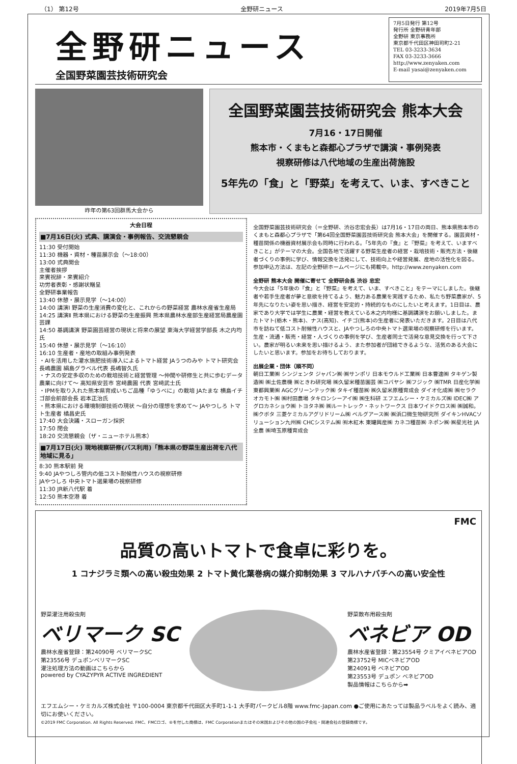（1） 第12号 全野研ニュース 2019年7月5日
全野研ニュース
全国野菜園芸技術研究会
7月5日発行 第12号
発行所 全野研青年部
全野研 東京事務所
東京都千代田区神田司町2-21
TEL 03-3233-3634
FAX 03-3233-3666
http://www.zenyaken.com
E-mail yasai@zenyaken.com
昨年の第63回群馬大会から
全国野菜園芸技術研究会 熊本大会
7月16・17日開催
熊本市・くまもと森都心プラザで講演・事例発表
視察研修は八代地域の生産出荷施設
5年先の「食」と「野菜」を考えて、いま、すべきこと
大会日程
■7月16日(火) 式典、講演会・事例報告、交流懇親会
11:30 受付開始
11:30 機器・資材・種苗展示会（〜18:00）
13:00 式典開会
主催者挨拶
来賓祝辞・来賓紹介
功労者表彰・感謝状贈呈
全野研事業報告
13:40 休憩・展示見学（〜14:00）
14:00 講演Ⅰ 野菜の生産消費の変化と、これからの野菜経営 農林水産省生産局
14:25 講演Ⅱ 熊本県における野菜の生産振興 熊本県農林水産部生産経営局農産園芸課
14:50 基調講演 野菜園芸経営の現状と将来の展望 東海大学経営学部長 木之内均氏
15:40 休憩・展示見学（〜16:10）
16:10 生産者・産地の取組み事例発表
・AIを活用した灌水施肥技術導入によるトマト経営 JAうつのみや トマト研究会 長嶋農園 絹島グラベル代表 長嶋智久氏
・ナスの安定多収のための栽培技術と経営管理 〜仲間や研修生と共に歩むデータ農業に向けて〜 高知県安芸市 宮﨑農園 代表 宮﨑武士氏
・IPMを取り入れた熊本県育成いちご品種「ゆうべに」の栽培 JAたまな 横島イチゴ部会前部会長 岩本正治氏
・熊本県における環境制御技術の現状 〜自分の理想を求めて〜 JAやつしろ トマト生産者 橘昌史氏
17:40 大会決議・スローガン採択
17:50 閉会
18:20 交流懇親会（ザ・ニューホテル熊本）
■7月17日(火) 現地視察研修(バス利用)「熊本県の野菜生産出荷を八代地域に見る」
8:30 熊本駅前 発
9:40 JAやつしろ管内の低コスト耐候性ハウスの視察研修
JAやつしろ 中央トマト選果場の視察研修
11:30 JR新八代駅 着
12:50 熊本空港 着
全国野菜園芸技術研究会（＝全野研、渋谷忠宏会長）は7月16・17日の両日、熊本県熊本市のくまもと森都心プラザで「第64回全国野菜園芸技術研究会 熊本大会」を開催する。園芸資材・種苗関係の機器資材展示会も同時に行われる。「5年先の『食』と『野菜』を考えて、いますべきこと」がテーマの大会。全国各地で活躍する野菜生産者の経営・栽培技術・販売方法・後継者づくりの事例に学び、情報交換を活発にして、技術向上や経営発展、産地の活性化を図る。参加申込方法は、左記の全野研ホームページにも掲載中。http://www.zenyaken.com
全野研 熊本大会 開催に寄せて 全野研会長 渋谷 忠宏
今大会は「5年後の『食』と『野菜』を考えて、いま、すべきこと」をテーマにしました。後継者や若手生産者が夢と意欲を持てるよう、魅力ある農業を実践するため、私たち野菜農家が、5年先になりたい姿を思い描き、経営を安定的・持続的なものにしたいと考えます。1日目は、農家であり大学では学生に農業・経営を教えている木之内均様に基調講演をお願いしました。またトマト(栃木・熊本)、ナス(高知)、イチゴ(熊本)の生産者に発表いただきます。2日目は八代市を訪ねて低コスト耐候性ハウスと、JAやつしろの中央トマト選果場の視察研修を行います。生産・流通・販売・経営・人づくりの事例を学び、生産者同士で活発な意見交換を行って下さい。農家が明るい未来を思い描けるよう、また参加者が団結できるような、活気のある大会にしたいと思います。参加をお待ちしております。
出展企業・団体（順不同）
朝日工業㈱ シンジェンタ ジャパン㈱ ㈱サンポリ 日本モウルド工業㈱ 日本曹達㈱ タキゲン製造㈱ ㈱土佐農機 ㈱ときわ研究場 ㈱久留米種苗園芸 ㈱コバヤシ ㈱フジック ㈱TMR 日産化学㈱ 東都興業㈱ AGCグリーンテック㈱ タキイ種苗㈱ ㈱久留米原種育成会 ダイオ化成㈱ ㈱セラク オカモト㈱ ㈱村田農場 タキロンシーアイ㈱ ㈱生科研 エフエムシー・ケミカルズ㈱ IDEC㈱ アグロカネショウ㈱ トヨタネ㈱ ㈱ルートレック・ネットワークス 日本ワイドクロス㈱ ㈱誠和。 ㈱クボタ 三菱ケミカルアグリドリーム㈱ ベルグアース㈱ ㈱浜口微生物研究所 ダイキンHVACソリューション九州㈱ CHCシステム㈱ ㈲木紅木 東罐興産㈱ カネコ種苗㈱ ネポン㈱ ㈱星光社 JA全農 ㈱埼玉原種育成会
FMC
品質の高いトマトで食卓に彩りを。
1 コナジラミ類への高い殺虫効果 2 トマト黄化葉巻病の媒介抑制効果 3 マルハナバチへの高い安全性
野菜灌注用殺虫剤
ベリマーク SC
農林水産省登録：第24090号 ベリマークSC
第23556号 デュポンベリマークSC
灌注処理方法の動画はこちらから
powered by CYAZYPYR ACTIVE INGREDIENT
野菜散布用殺虫剤
ベネビア OD
農林水産省登録：第23554号 クミアイベネビアOD
第23752号 MICベネビアOD
第24091号 ベネビアOD
第23553号 デュポン ベネビアOD
製品情報はこちらから➡
エフエムシー・ケミカルズ株式会社 〒100-0004 東京都千代田区大手町1-1-1 大手町パークビル8階 www.fmc-Japan.com ●ご使用にあたっては製品ラベルをよく読み、適切にお使いください。
©2019 FMC Corporation. All Rights Reserved. FMC、FMCロゴ、®を付した商標は、FMC Corporationまたはその米国およびその他の国の子会社・関連会社の登録商標です。